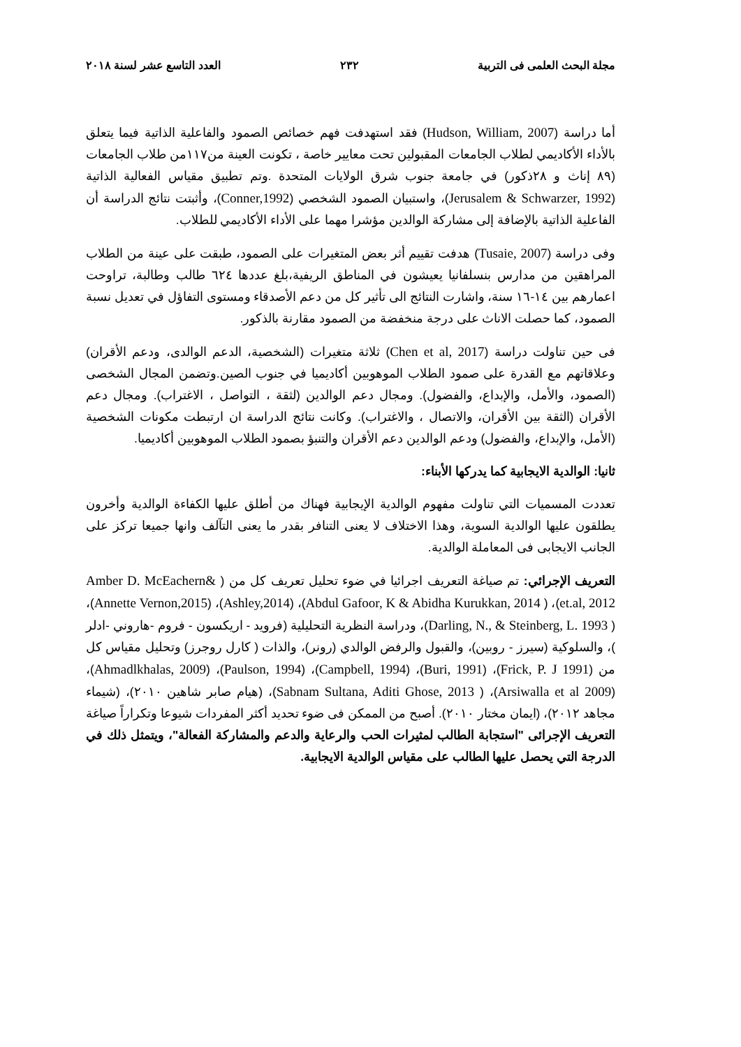مجلة البحث العلمى فى التربية ٢٣٢ العدد التاسع عشر لسنة ٢٠١٨
أما دراسة (Hudson, William, 2007) فقد استهدفت فهم خصائص الصمود والفاعلية الذاتية فيما يتعلق بالأداء الأكاديمي لطلاب الجامعات المقبولين تحت معايير خاصة ، تكونت العينة من١١٧من طلاب الجامعات (٨٩ إناث و ٢٨ذكور) في جامعة جنوب شرق الولايات المتحدة .وتم تطبيق مقياس الفعالية الذاتية (Jerusalem & Schwarzer, 1992)، واستبيان الصمود الشخصي (Conner,1992)، وأثبتت نتائج الدراسة أن الفاعلية الذاتية بالإضافة إلى مشاركة الوالدين مؤشرا مهما على الأداء الأكاديمي للطلاب.
وفى دراسة (Tusaie, 2007) هدفت تقييم أثر بعض المتغيرات على الصمود، طبقت على عينة من الطلاب المراهقين من مدارس بنسلفانيا يعيشون في المناطق الريفية،بلغ عددها ٦٢٤ طالب وطالبة، تراوحت اعمارهم بين ١٤-١٦ سنة، واشارت النتائج الى تأثير كل من دعم الأصدقاء ومستوى التفاؤل في تعديل نسبة الصمود، كما حصلت الاناث على درجة منخفضة من الصمود مقارنة بالذكور.
فى حين تناولت دراسة (Chen et al, 2017) ثلاثة متغيرات (الشخصية، الدعم الوالدى، ودعم الأقران) وعلاقاتهم مع القدرة على صمود الطلاب الموهوبين أكاديميا في جنوب الصين.وتضمن المجال الشخصى (الصمود، والأمل، والإبداع، والفضول). ومجال دعم الوالدين (لثقة ، التواصل ، الاغتراب). ومجال دعم الأقران (الثقة بين الأقران، والاتصال ، والاغتراب). وكانت نتائج الدراسة ان ارتبطت مكونات الشخصية (الأمل، والإبداع، والفضول) ودعم الوالدين دعم الأقران والتنبؤ بصمود الطلاب الموهوبين أكاديميا.
ثانيا: الوالدية الايجابية كما يدركها الأبناء:
تعددت المسميات التي تناولت مفهوم الوالدية الإيجابية فهناك من أطلق عليها الكفاءة الوالدية وأخرون يطلقون عليها الوالدية السوية، وهذا الاختلاف لا يعنى التنافر بقدر ما يعنى التآلف وانها جميعا تركز على الجانب الايجابى فى المعاملة الوالدية.
التعريف الإجرائي: تم صياغة التعريف اجرائيا في ضوء تحليل تعريف كل من ( Amber D. McEachern& et.al, 2012)، ( Abdul Gafoor, K & Abidha Kurukkan, 2014)، (Ashley,2014)، (Annette Vernon,2015)، ( Darling, N., & Steinberg, L. 1993)، ودراسة النظرية التحليلية (فرويد - اريكسون - فروم -هاروني -ادلر )، والسلوكية (سيرز - روبين)، والقبول والرفض الوالدي (رونر)، والذات ( كارل روجرز) وتحليل مقياس كل من (Frick, P. J 1991)، (Buri, 1991)، (Campbell, 1994)، (Paulson, 1994)، (Ahmadlkhalas, 2009)، (Arsiwalla et al 2009)، ( Sabnam Sultana, Aditi Ghose, 2013)، (هيام صابر شاهين ٢٠١٠)، (شيماء مجاهد ٢٠١٢)، (ايمان مختار ٢٠١٠). أصبح من الممكن فى ضوء تحديد أكثر المفردات شيوعا وتكراراً صياغة التعريف الإجرائى "استجابة الطالب لمثيرات الحب والرعاية والدعم والمشاركة الفعالة"، ويتمثل ذلك في الدرجة التي يحصل عليها الطالب على مقياس الوالدية الايجابية.